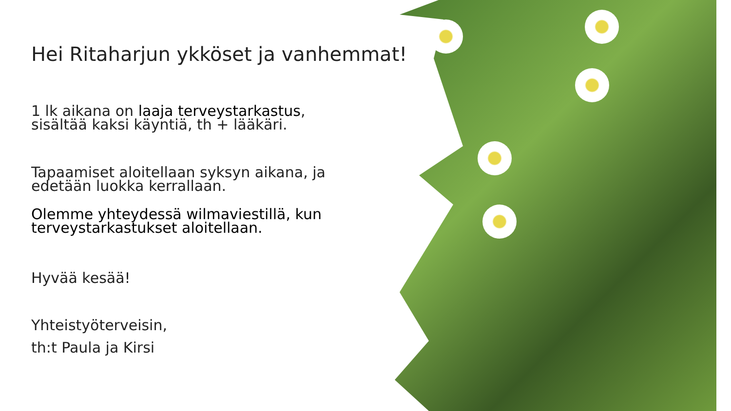Hei Ritaharjun ykköset ja vanhemmat!
1 lk aikana on laaja terveystarkastus,
sisältää kaksi käyntiä, th + lääkäri.
Tapaamiset aloitellaan syksyn aikana, ja
edetään luokka kerrallaan.
Olemme yhteydessä wilmaviestillä, kun
terveystarkastukset aloitellaan.
Hyvää kesää!
Yhteistyöterveisin,
th:t Paula ja Kirsi